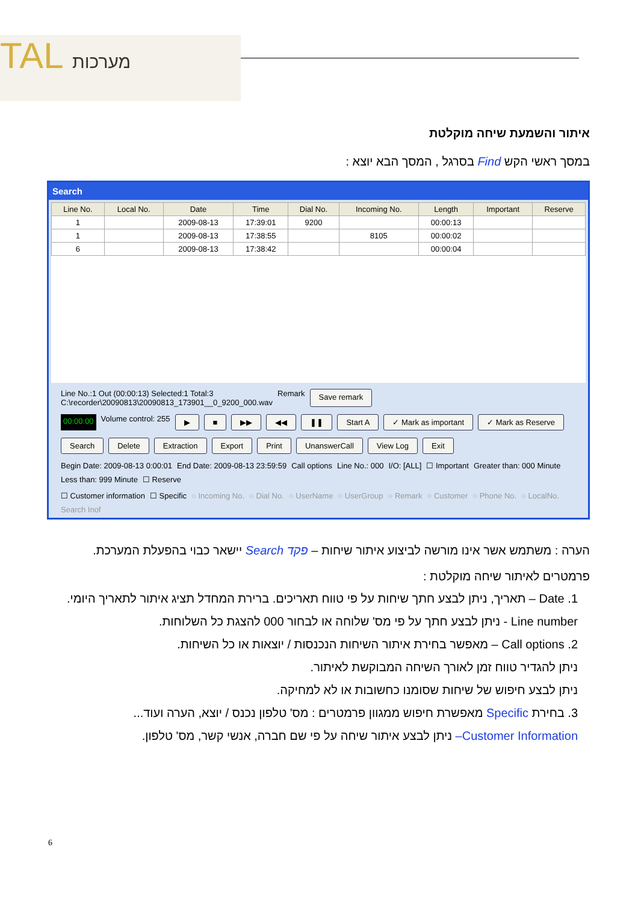TAL מערכות
איתור והשמעת שיחה מוקלטת
במסך ראשי הקש Find בסרגל , המסך הבא יוצא :
Search
| Line No. | Local No. | Date | Time | Dial No. | Incoming No. | Length | Important | Reserve |
| --- | --- | --- | --- | --- | --- | --- | --- | --- |
| 1 | | 2009-08-13 | 17:39:01 | 9200 | | 00:00:13 | | |
| 1 | | 2009-08-13 | 17:38:55 | | 8105 | 00:00:02 | | |
| 6 | | 2009-08-13 | 17:38:42 | | | 00:00:04 | | |
Line No.:1 Out (00:00:13) Selected:1 Total:3
C:\recorder\20090813\20090813_173901__0_9200_000.wav
Remark Save remark
00:00:00 Volume control: 255 ▶ ■ ▶▶ ◀◀ ❚❚ Start A ✓ Mark as important ✓ Mark as Reserve
Search Delete Extraction Export Print UnanswerCall View Log Exit
Begin Date: 2009-08-13 0:00:01 End Date: 2009-08-13 23:59:59 Call options Line No.: 000 I/O: [ALL] ☐ Important Greater than: 000 Minute Less than: 999 Minute ☐ Reserve
☐ Customer information ☐ Specific ○ Incoming No. ○ Dial No. ○ UserName ○ UserGroup ○ Remark ○ Customer ○ Phone No. ○ LocalNo. Search Inof
הערה : משתמש אשר אינו מורשה לביצוע איתור שיחות – פקד Search יישאר כבוי בהפעלת המערכת.
פרמטרים לאיתור שיחה מוקלטת :
1. Date – תאריך, ניתן לבצע חתך שיחות על פי טווח תאריכים. ברירת המחדל תציג איתור לתאריך היומי.
Line number - ניתן לבצע חתך על פי מס' שלוחה או לבחור 000 להצגת כל השלוחות.
2. Call options – מאפשר בחירת איתור השיחות הנכנסות / יוצאות או כל השיחות.
ניתן להגדיר טווח זמן לאורך השיחה המבוקשת לאיתור.
ניתן לבצע חיפוש של שיחות שסומנו כחשובות או לא למחיקה.
3. בחירת Specific מאפשרת חיפוש ממגוון פרמטרים : מס' טלפון נכנס / יוצא, הערה ועוד...
Customer Information– ניתן לבצע איתור שיחה על פי שם חברה, אנשי קשר, מס' טלפון.
6